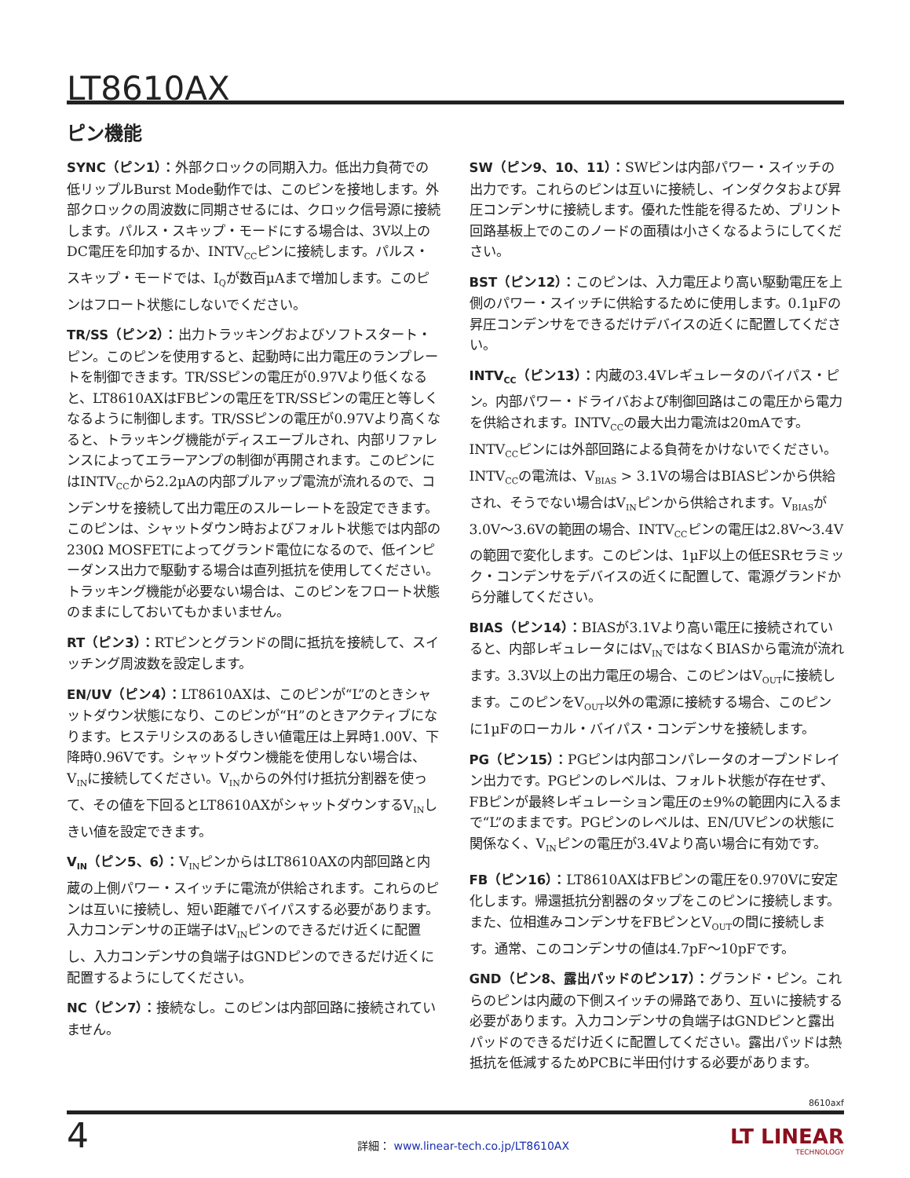LT8610AX
ピン機能
SYNC（ピン1）：外部クロックの同期入力。低出力負荷での低リップルBurst Mode動作では、このピンを接地します。外部クロックの周波数に同期させるには、クロック信号源に接続します。パルス・スキップ・モードにする場合は、3V以上のDC電圧を印加するか、INTV<sub>CC</sub>ピンに接続します。パルス・スキップ・モードでは、I<sub>Q</sub>が数百µAまで増加します。このピンはフロート状態にしないでください。
TR/SS（ピン2）：出力トラッキングおよびソフトスタート・ピン。このピンを使用すると、起動時に出力電圧のランプレートを制御できます。TR/SSピンの電圧が0.97Vより低くなると、LT8610AXはFBピンの電圧をTR/SSピンの電圧と等しくなるように制御します。TR/SSピンの電圧が0.97Vより高くなると、トラッキング機能がディスエーブルされ、内部リファレンスによってエラーアンプの制御が再開されます。このピンにはINTV<sub>CC</sub>から2.2µAの内部プルアップ電流が流れるので、コンデンサを接続して出力電圧のスルーレートを設定できます。このピンは、シャットダウン時およびフォルト状態では内部の230Ω MOSFETによってグランド電位になるので、低インピーダンス出力で駆動する場合は直列抵抗を使用してください。トラッキング機能が必要ない場合は、このピンをフロート状態のままにしておいてもかまいません。
RT（ピン3）：RTピンとグランドの間に抵抗を接続して、スイッチング周波数を設定します。
EN/UV（ピン4）：LT8610AXは、このピンが“L”のときシャットダウン状態になり、このピンが“H”のときアクティブになります。ヒステリシスのあるしきい値電圧は上昇時1.00V、下降時0.96Vです。シャットダウン機能を使用しない場合は、V<sub>IN</sub>に接続してください。V<sub>IN</sub>からの外付け抵抗分割器を使って、その値を下回るとLT8610AXがシャットダウンするV<sub>IN</sub>しきい値を設定できます。
V<sub>IN</sub>（ピン5、6）：V<sub>IN</sub>ピンからはLT8610AXの内部回路と内蔵の上側パワー・スイッチに電流が供給されます。これらのピンは互いに接続し、短い距離でバイパスする必要があります。入力コンデンサの正端子はV<sub>IN</sub>ピンのできるだけ近くに配置し、入力コンデンサの負端子はGNDピンのできるだけ近くに配置するようにしてください。
NC（ピン7）：接続なし。このピンは内部回路に接続されていません。
SW（ピン9、10、11）：SWピンは内部パワー・スイッチの出力です。これらのピンは互いに接続し、インダクタおよび昇圧コンデンサに接続します。優れた性能を得るため、プリント回路基板上でのこのノードの面積は小さくなるようにしてください。
BST（ピン12）：このピンは、入力電圧より高い駆動電圧を上側のパワー・スイッチに供給するために使用します。0.1µFの昇圧コンデンサをできるだけデバイスの近くに配置してください。
INTV<sub>CC</sub>（ピン13）：内蔵の3.4Vレギュレータのバイパス・ピン。内部パワー・ドライバおよび制御回路はこの電圧から電力を供給されます。INTV<sub>CC</sub>の最大出力電流は20mAです。INTV<sub>CC</sub>ピンには外部回路による負荷をかけないでください。INTV<sub>CC</sub>の電流は、V<sub>BIAS</sub> > 3.1Vの場合はBIASピンから供給され、そうでない場合はV<sub>IN</sub>ピンから供給されます。V<sub>BIAS</sub>が3.0V～3.6Vの範囲の場合、INTV<sub>CC</sub>ピンの電圧は2.8V～3.4Vの範囲で変化します。このピンは、1µF以上の低ESRセラミック・コンデンサをデバイスの近くに配置して、電源グランドから分離してください。
BIAS（ピン14）：BIASが3.1Vより高い電圧に接続されていると、内部レギュレータにはV<sub>IN</sub>ではなくBIASから電流が流れます。3.3V以上の出力電圧の場合、このピンはV<sub>OUT</sub>に接続します。このピンをV<sub>OUT</sub>以外の電源に接続する場合、このピンに1µFのローカル・バイパス・コンデンサを接続します。
PG（ピン15）：PGピンは内部コンパレータのオープンドレイン出力です。PGピンのレベルは、フォルト状態が存在せず、FBピンが最終レギュレーション電圧の±9%の範囲内に入るまで“L”のままです。PGピンのレベルは、EN/UVピンの状態に関係なく、V<sub>IN</sub>ピンの電圧が3.4Vより高い場合に有効です。
FB（ピン16）：LT8610AXはFBピンの電圧を0.970Vに安定化します。帰還抵抗分割器のタップをこのピンに接続します。また、位相進みコンデンサをFBピンとV<sub>OUT</sub>の間に接続します。通常、このコンデンサの値は4.7pF～10pFです。
GND（ピン8、露出パッドのピン17）：グランド・ピン。これらのピンは内蔵の下側スイッチの帰路であり、互いに接続する必要があります。入力コンデンサの負端子はGNDピンと露出パッドのできるだけ近くに配置してください。露出パッドは熱抵抗を低減するためPCBに半田付けする必要があります。
8610axf
4
詳細： www.linear-tech.co.jp/LT8610AX
LT LINEAR
TECHNOLOGY